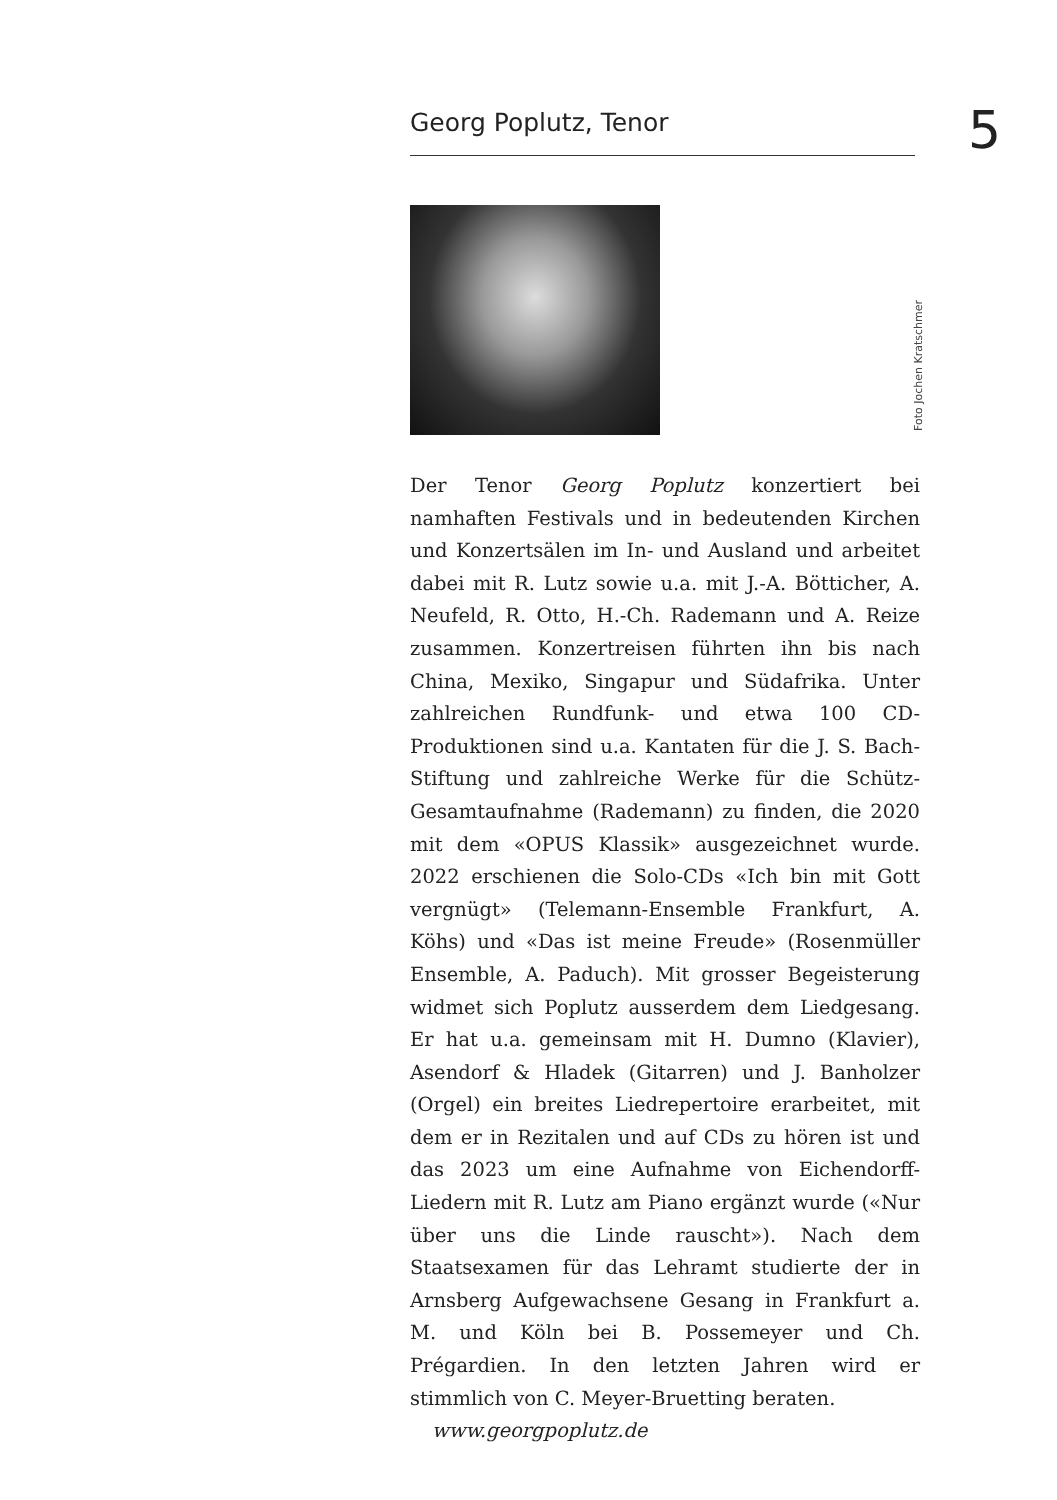Georg Poplutz, Tenor 5
Foto Jochen Kratschmer
Der Tenor Georg Poplutz konzertiert bei namhaften Festivals und in bedeutenden Kirchen und Konzertsälen im In- und Ausland und arbeitet dabei mit R. Lutz sowie u.a. mit J.-A. Bötticher, A. Neufeld, R. Otto, H.-Ch. Rademann und A. Reize zusammen. Konzertreisen führten ihn bis nach China, Mexiko, Singapur und Südafrika. Unter zahlreichen Rundfunk- und etwa 100 CD-Produktionen sind u.a. Kantaten für die J. S. Bach-Stiftung und zahlreiche Werke für die Schütz-Gesamtaufnahme (Rademann) zu finden, die 2020 mit dem «OPUS Klassik» ausgezeichnet wurde. 2022 erschienen die Solo-CDs «Ich bin mit Gott vergnügt» (Telemann-Ensemble Frankfurt, A. Köhs) und «Das ist meine Freude» (Rosenmüller Ensemble, A. Paduch). Mit grosser Begeisterung widmet sich Poplutz ausserdem dem Liedgesang. Er hat u.a. gemeinsam mit H. Dumno (Klavier), Asendorf & Hladek (Gitarren) und J. Banholzer (Orgel) ein breites Liedrepertoire erarbeitet, mit dem er in Rezitalen und auf CDs zu hören ist und das 2023 um eine Aufnahme von Eichendorff-Liedern mit R. Lutz am Piano ergänzt wurde («Nur über uns die Linde rauscht»). Nach dem Staatsexamen für das Lehramt studierte der in Arnsberg Aufgewachsene Gesang in Frankfurt a. M. und Köln bei B. Possemeyer und Ch. Prégardien. In den letzten Jahren wird er stimmlich von C. Meyer-Bruetting beraten.
www.georgpoplutz.de